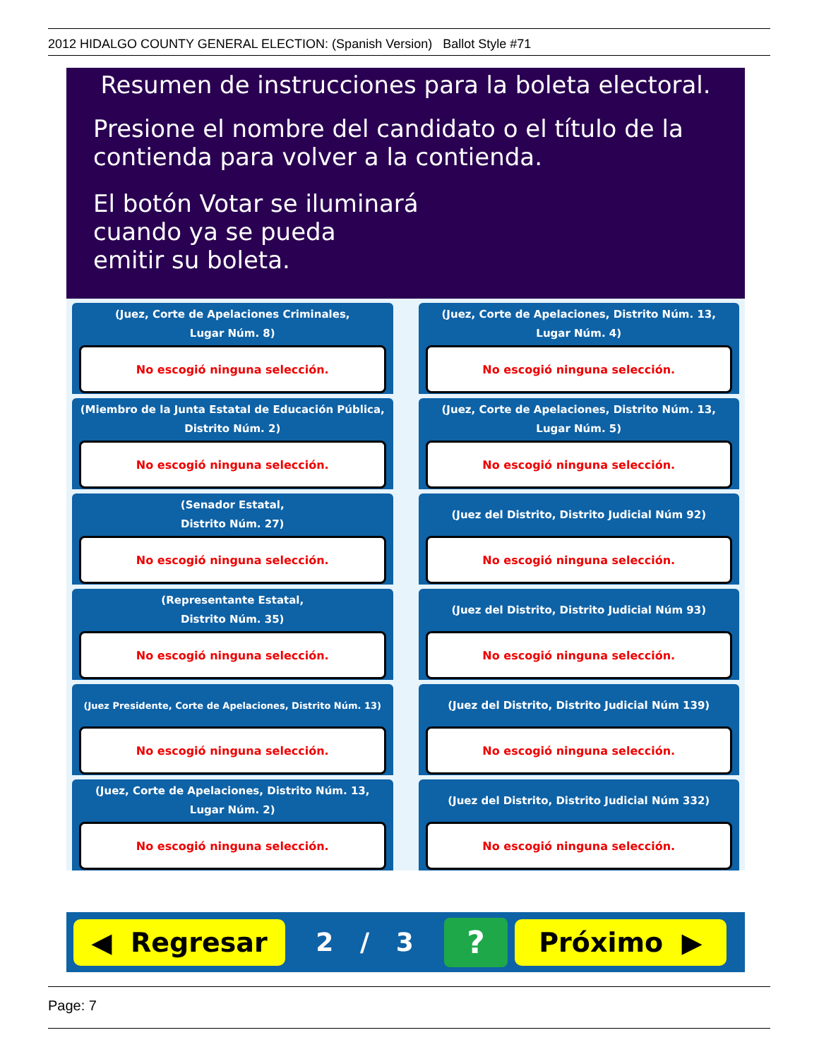2012 HIDALGO COUNTY GENERAL ELECTION: (Spanish Version) Ballot Style #71
Resumen de instrucciones para la boleta electoral.
Presione el nombre del candidato o el título de la
contienda para volver a la contienda.
El botón Votar se iluminará
cuando ya se pueda
emitir su boleta.
(Juez, Corte de Apelaciones Criminales,
Lugar Núm. 8)
No escogió ninguna selección.
(Juez, Corte de Apelaciones, Distrito Núm. 13,
Lugar Núm. 4)
No escogió ninguna selección.
(Miembro de la Junta Estatal de Educación Pública,
Distrito Núm. 2)
No escogió ninguna selección.
(Juez, Corte de Apelaciones, Distrito Núm. 13,
Lugar Núm. 5)
No escogió ninguna selección.
(Senador Estatal,
Distrito Núm. 27)
No escogió ninguna selección.
(Juez del Distrito, Distrito Judicial Núm 92)
No escogió ninguna selección.
(Representante Estatal,
Distrito Núm. 35)
No escogió ninguna selección.
(Juez del Distrito, Distrito Judicial Núm 93)
No escogió ninguna selección.
(Juez Presidente, Corte de Apelaciones, Distrito Núm. 13)
No escogió ninguna selección.
(Juez del Distrito, Distrito Judicial Núm 139)
No escogió ninguna selección.
(Juez, Corte de Apelaciones, Distrito Núm. 13,
Lugar Núm. 2)
No escogió ninguna selección.
(Juez del Distrito, Distrito Judicial Núm 332)
No escogió ninguna selección.
◀ Regresar
2 / 3
?
Próximo ▶
Page: 7